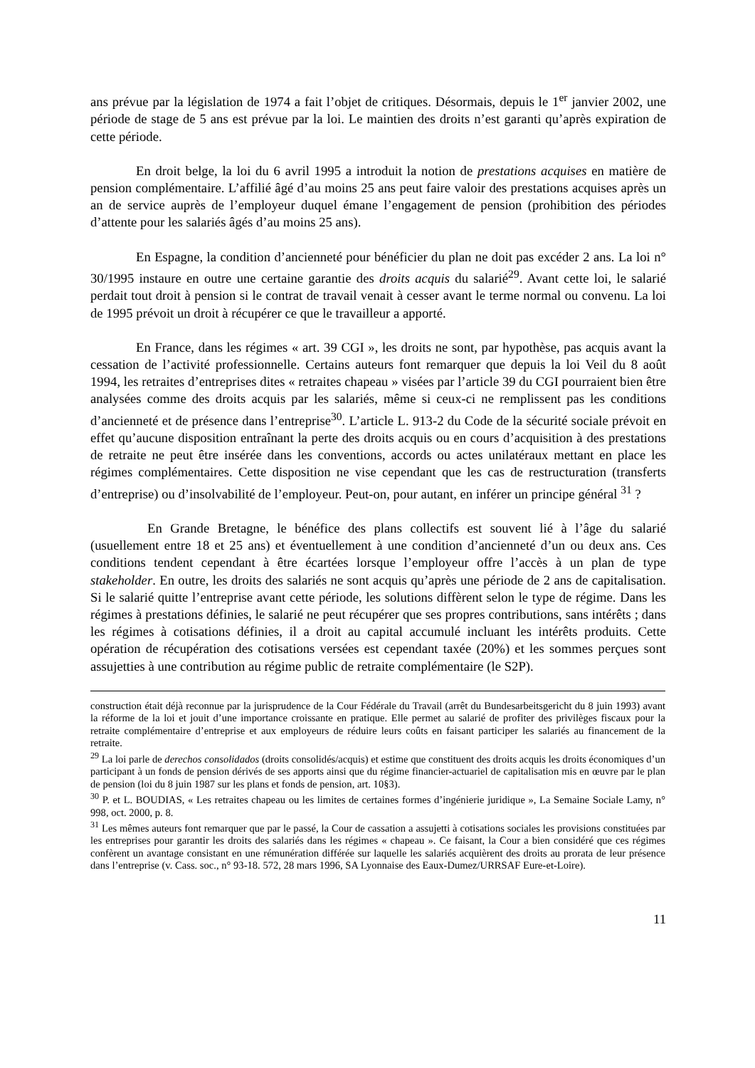ans prévue par la législation de 1974 a fait l’objet de critiques. Désormais, depuis le 1<sup>er</sup> janvier 2002, une période de stage de 5 ans est prévue par la loi. Le maintien des droits n’est garanti qu’après expiration de cette période.
En droit belge, la loi du 6 avril 1995 a introduit la notion de prestations acquises en matière de pension complémentaire. L’affilié âgé d’au moins 25 ans peut faire valoir des prestations acquises après un an de service auprès de l’employeur duquel émane l’engagement de pension (prohibition des périodes d’attente pour les salariés âgés d’au moins 25 ans).
En Espagne, la condition d’ancienneté pour bénéficier du plan ne doit pas excéder 2 ans. La loi n° 30/1995 instaure en outre une certaine garantie des droits acquis du salarié<sup>29</sup>. Avant cette loi, le salarié perdait tout droit à pension si le contrat de travail venait à cesser avant le terme normal ou convenu. La loi de 1995 prévoit un droit à récupérer ce que le travailleur a apporté.
En France, dans les régimes « art. 39 CGI », les droits ne sont, par hypothèse, pas acquis avant la cessation de l’activité professionnelle. Certains auteurs font remarquer que depuis la loi Veil du 8 août 1994, les retraites d’entreprises dites « retraites chapeau » visées par l’article 39 du CGI pourraient bien être analysées comme des droits acquis par les salariés, même si ceux-ci ne remplissent pas les conditions d’ancienneté et de présence dans l’entreprise<sup>30</sup>. L’article L. 913-2 du Code de la sécurité sociale prévoit en effet qu’aucune disposition entraînant la perte des droits acquis ou en cours d’acquisition à des prestations de retraite ne peut être insérée dans les conventions, accords ou actes unilatéraux mettant en place les régimes complémentaires. Cette disposition ne vise cependant que les cas de restructuration (transferts d’entreprise) ou d’insolvabilité de l’employeur. Peut-on, pour autant, en inférer un principe général <sup>31</sup> ?
En Grande Bretagne, le bénéfice des plans collectifs est souvent lié à l’âge du salarié (usuellement entre 18 et 25 ans) et éventuellement à une condition d’ancienneté d’un ou deux ans. Ces conditions tendent cependant à être écartées lorsque l’employeur offre l’accès à un plan de type stakeholder. En outre, les droits des salariés ne sont acquis qu’après une période de 2 ans de capitalisation. Si le salarié quitte l’entreprise avant cette période, les solutions diffèrent selon le type de régime. Dans les régimes à prestations définies, le salarié ne peut récupérer que ses propres contributions, sans intérêts ; dans les régimes à cotisations définies, il a droit au capital accumulé incluant les intérêts produits. Cette opération de récupération des cotisations versées est cependant taxée (20%) et les sommes perçues sont assujetties à une contribution au régime public de retraite complémentaire (le S2P).
construction était déjà reconnue par la jurisprudence de la Cour Fédérale du Travail (arrêt du Bundesarbeitsgericht du 8 juin 1993) avant la réforme de la loi et jouit d’une importance croissante en pratique. Elle permet au salarié de profiter des privilèges fiscaux pour la retraite complémentaire d’entreprise et aux employeurs de réduire leurs coûts en faisant participer les salariés au financement de la retraite.
<sup>29</sup> La loi parle de derechos consolidados (droits consolidés/acquis) et estime que constituent des droits acquis les droits économiques d’un participant à un fonds de pension dérivés de ses apports ainsi que du régime financier-actuariel de capitalisation mis en œuvre par le plan de pension (loi du 8 juin 1987 sur les plans et fonds de pension, art. 10§3).
<sup>30</sup> P. et L. BOUDIAS, « Les retraites chapeau ou les limites de certaines formes d’ingénierie juridique », La Semaine Sociale Lamy, n° 998, oct. 2000, p. 8.
<sup>31</sup> Les mêmes auteurs font remarquer que par le passé, la Cour de cassation a assujetti à cotisations sociales les provisions constituées par les entreprises pour garantir les droits des salariés dans les régimes « chapeau ». Ce faisant, la Cour a bien considéré que ces régimes confèrent un avantage consistant en une rémunération différée sur laquelle les salariés acquièrent des droits au prorata de leur présence dans l’entreprise (v. Cass. soc., n° 93-18. 572, 28 mars 1996, SA Lyonnaise des Eaux-Dumez/URRSAF Eure-et-Loire).
11